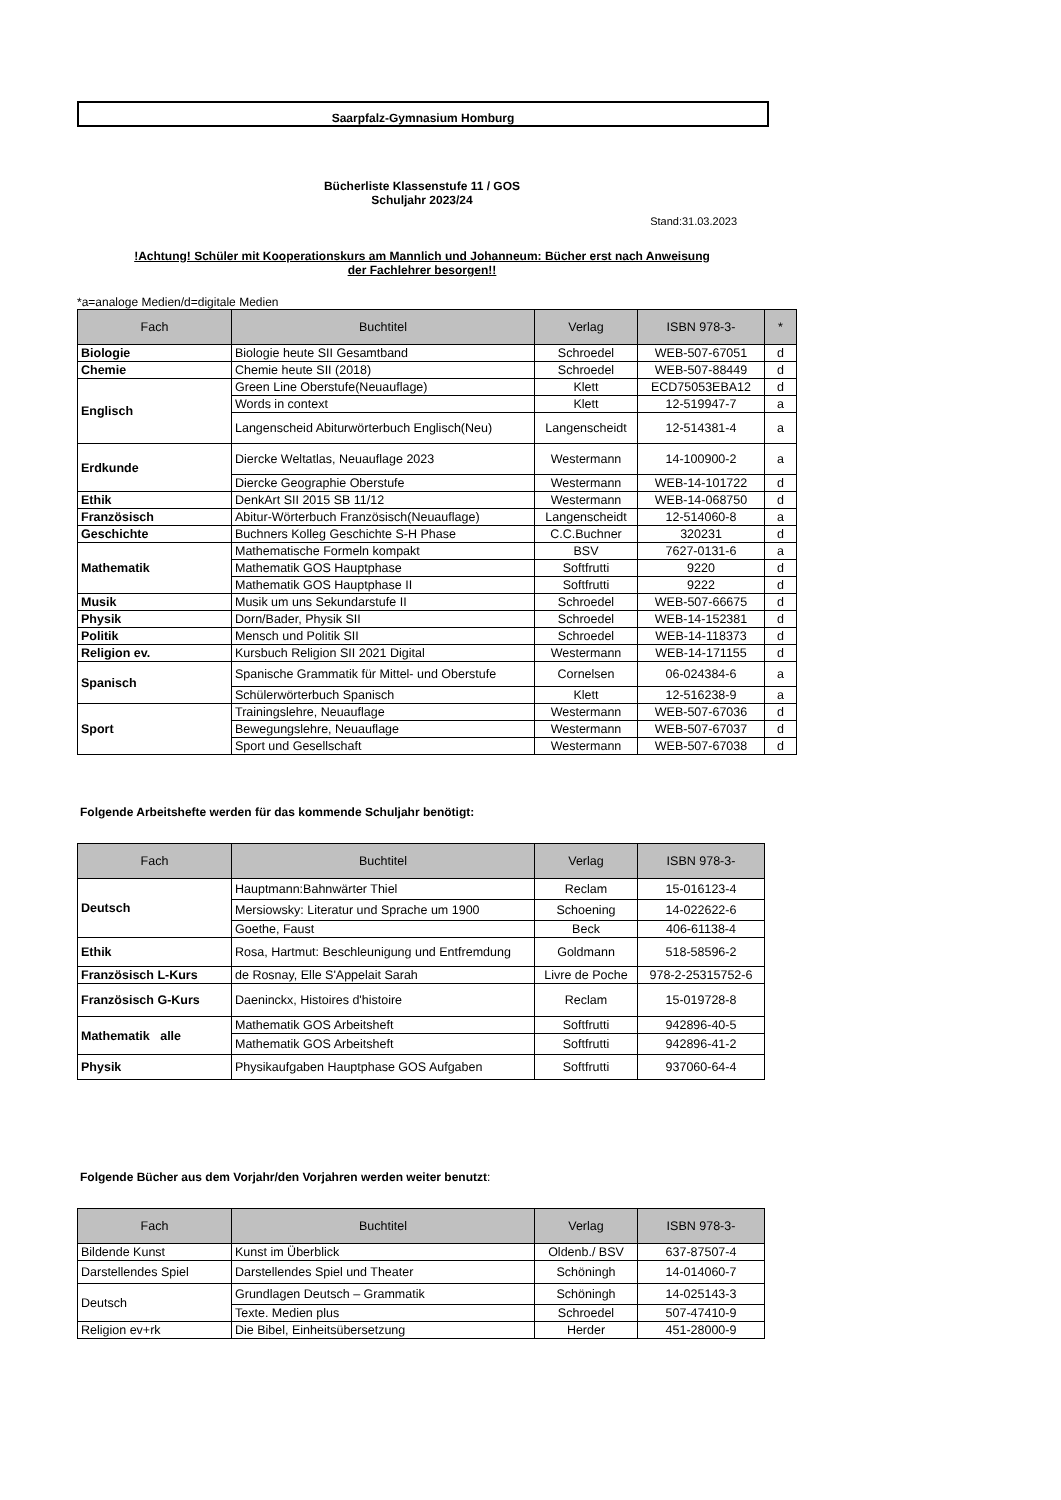Saarpfalz-Gymnasium Homburg
Bücherliste Klassenstufe 11 / GOS
Schuljahr 2023/24
Stand:31.03.2023
!Achtung! Schüler mit Kooperationskurs am Mannlich und Johanneum: Bücher erst nach Anweisung
der Fachlehrer besorgen!!
*a=analoge Medien/d=digitale Medien
| Fach | Buchtitel | Verlag | ISBN 978-3- | * |
| --- | --- | --- | --- | --- |
| Biologie | Biologie heute SII Gesamtband | Schroedel | WEB-507-67051 | d |
| Chemie | Chemie heute SII (2018) | Schroedel | WEB-507-88449 | d |
| Englisch | Green Line Oberstufe(Neuauflage) | Klett | ECD75053EBA12 | d |
| | Words in context | Klett | 12-519947-7 | a |
| | Langenscheid Abiturwörterbuch Englisch(Neu) | Langenscheidt | 12-514381-4 | a |
| Erdkunde | Diercke Weltatlas, Neuauflage 2023 | Westermann | 14-100900-2 | a |
| | Diercke Geographie Oberstufe | Westermann | WEB-14-101722 | d |
| Ethik | DenkArt SII 2015 SB 11/12 | Westermann | WEB-14-068750 | d |
| Französisch | Abitur-Wörterbuch Französisch(Neuauflage) | Langenscheidt | 12-514060-8 | a |
| Geschichte | Buchners Kolleg Geschichte S-H Phase | C.C.Buchner | 320231 | d |
| Mathematik | Mathematische Formeln kompakt | BSV | 7627-0131-6 | a |
| | Mathematik GOS Hauptphase | Softfrutti | 9220 | d |
| | Mathematik GOS Hauptphase II | Softfrutti | 9222 | d |
| Musik | Musik um uns Sekundarstufe II | Schroedel | WEB-507-66675 | d |
| Physik | Dorn/Bader, Physik SII | Schroedel | WEB-14-152381 | d |
| Politik | Mensch und Politik SII | Schroedel | WEB-14-118373 | d |
| Religion ev. | Kursbuch Religion SII 2021 Digital | Westermann | WEB-14-171155 | d |
| Spanisch | Spanische Grammatik für Mittel- und Oberstufe | Cornelsen | 06-024384-6 | a |
| | Schülerwörterbuch Spanisch | Klett | 12-516238-9 | a |
| Sport | Trainingslehre, Neuauflage | Westermann | WEB-507-67036 | d |
| | Bewegungslehre, Neuauflage | Westermann | WEB-507-67037 | d |
| | Sport und Gesellschaft | Westermann | WEB-507-67038 | d |
Folgende Arbeitshefte werden für das kommende Schuljahr benötigt:
| Fach | Buchtitel | Verlag | ISBN 978-3- |
| --- | --- | --- | --- |
| Deutsch | Hauptmann:Bahnwärter Thiel | Reclam | 15-016123-4 |
| | Mersiowsky: Literatur und Sprache um 1900 | Schoening | 14-022622-6 |
| | Goethe, Faust | Beck | 406-61138-4 |
| Ethik | Rosa, Hartmut: Beschleunigung und Entfremdung | Goldmann | 518-58596-2 |
| Französisch L-Kurs | de Rosnay, Elle S'Appelait Sarah | Livre de Poche | 978-2-25315752-6 |
| Französisch G-Kurs | Daeninckx, Histoires d'histoire | Reclam | 15-019728-8 |
| Mathematik alle | Mathematik GOS Arbeitsheft | Softfrutti | 942896-40-5 |
| | Mathematik GOS Arbeitsheft | Softfrutti | 942896-41-2 |
| Physik | Physikaufgaben Hauptphase GOS Aufgaben | Softfrutti | 937060-64-4 |
Folgende Bücher aus dem Vorjahr/den Vorjahren werden weiter benutzt:
| Fach | Buchtitel | Verlag | ISBN 978-3- |
| --- | --- | --- | --- |
| Bildende Kunst | Kunst im Überblick | Oldenb./ BSV | 637-87507-4 |
| Darstellendes Spiel | Darstellendes Spiel und Theater | Schöningh | 14-014060-7 |
| Deutsch | Grundlagen Deutsch – Grammatik | Schöningh | 14-025143-3 |
| | Texte. Medien plus | Schroedel | 507-47410-9 |
| Religion ev+rk | Die Bibel, Einheitsübersetzung | Herder | 451-28000-9 |